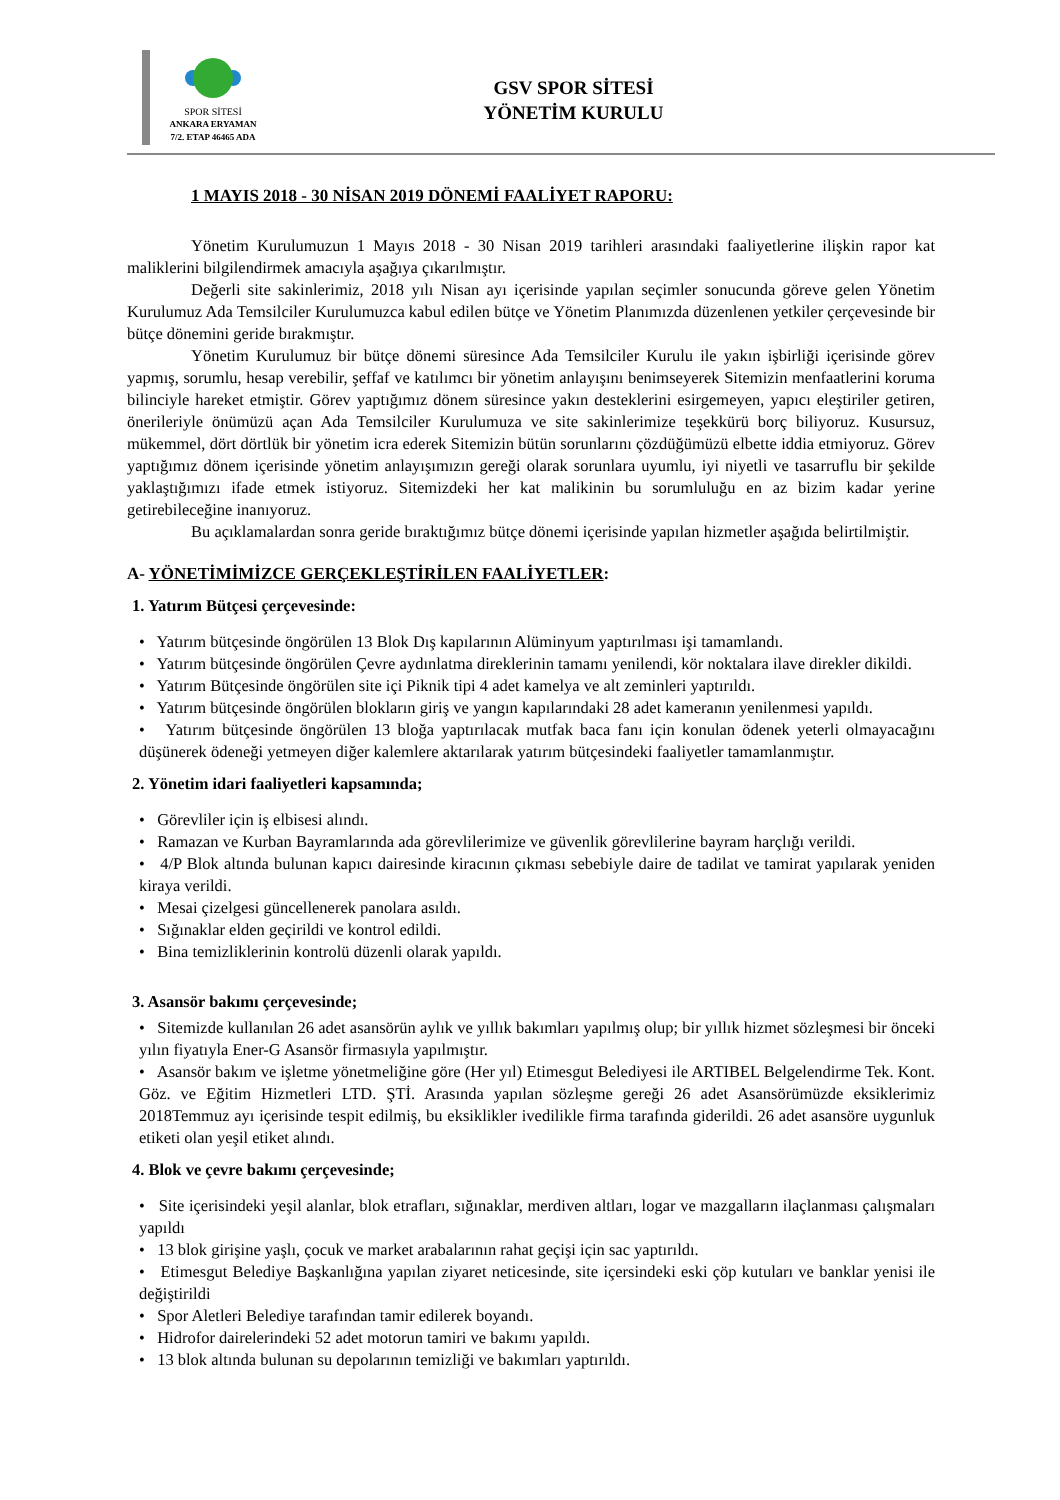SPOR SİTESİ
ANKARA ERYAMAN
7/2. ETAP 46465 ADA
GSV SPOR SİTESİ
YÖNETİM KURULU
1 MAYIS 2018 - 30 NİSAN 2019 DÖNEMİ FAALİYET RAPORU:
Yönetim Kurulumuzun 1 Mayıs 2018 - 30 Nisan 2019 tarihleri arasındaki faaliyetlerine ilişkin rapor kat maliklerini bilgilendirmek amacıyla aşağıya çıkarılmıştır.
Değerli site sakinlerimiz, 2018 yılı Nisan ayı içerisinde yapılan seçimler sonucunda göreve gelen Yönetim Kurulumuz Ada Temsilciler Kurulumuzca kabul edilen bütçe ve Yönetim Planımızda düzenlenen yetkiler çerçevesinde bir bütçe dönemini geride bırakmıştır.
Yönetim Kurulumuz bir bütçe dönemi süresince Ada Temsilciler Kurulu ile yakın işbirliği içerisinde görev yapmış, sorumlu, hesap verebilir, şeffaf ve katılımcı bir yönetim anlayışını benimseyerek Sitemizin menfaatlerini koruma bilinciyle hareket etmiştir. Görev yaptığımız dönem süresince yakın desteklerini esirgemeyen, yapıcı eleştiriler getiren, önerileriyle önümüzü açan Ada Temsilciler Kurulumuza ve site sakinlerimize teşekkürü borç biliyoruz. Kusursuz, mükemmel, dört dörtlük bir yönetim icra ederek Sitemizin bütün sorunlarını çözdüğümüzü elbette iddia etmiyoruz. Görev yaptığımız dönem içerisinde yönetim anlayışımızın gereği olarak sorunlara uyumlu, iyi niyetli ve tasarruflu bir şekilde yaklaştığımızı ifade etmek istiyoruz. Sitemizdeki her kat malikinin bu sorumluluğu en az bizim kadar yerine getirebileceğine inanıyoruz.
Bu açıklamalardan sonra geride bıraktığımız bütçe dönemi içerisinde yapılan hizmetler aşağıda belirtilmiştir.
A- YÖNETİMİMİZCE GERÇEKLEŞTİRİLEN FAALİYETLER:
1. Yatırım Bütçesi çerçevesinde:
• Yatırım bütçesinde öngörülen 13 Blok Dış kapılarının Alüminyum yaptırılması işi tamamlandı.
• Yatırım bütçesinde öngörülen Çevre aydınlatma direklerinin tamamı yenilendi, kör noktalara ilave direkler dikildi.
• Yatırım Bütçesinde öngörülen site içi Piknik tipi 4 adet kamelya ve alt zeminleri yaptırıldı.
• Yatırım bütçesinde öngörülen blokların giriş ve yangın kapılarındaki 28 adet kameranın yenilenmesi yapıldı.
• Yatırım bütçesinde öngörülen 13 bloğa yaptırılacak mutfak baca fanı için konulan ödenek yeterli olmayacağını düşünerek ödeneği yetmeyen diğer kalemlere aktarılarak yatırım bütçesindeki faaliyetler tamamlanmıştır.
2. Yönetim idari faaliyetleri kapsamında;
• Görevliler için iş elbisesi alındı.
• Ramazan ve Kurban Bayramlarında ada görevlilerimize ve güvenlik görevlilerine bayram harçlığı verildi.
• 4/P Blok altında bulunan kapıcı dairesinde kiracının çıkması sebebiyle daire de tadilat ve tamirat yapılarak yeniden kiraya verildi.
• Mesai çizelgesi güncellenerek panolara asıldı.
• Sığınaklar elden geçirildi ve kontrol edildi.
• Bina temizliklerinin kontrolü düzenli olarak yapıldı.
3. Asansör bakımı çerçevesinde;
• Sitemizde kullanılan 26 adet asansörün aylık ve yıllık bakımları yapılmış olup; bir yıllık hizmet sözleşmesi bir önceki yılın fiyatıyla Ener-G Asansör firmasıyla yapılmıştır.
• Asansör bakım ve işletme yönetmeliğine göre (Her yıl) Etimesgut Belediyesi ile ARTIBEL Belgelendirme Tek. Kont. Göz. ve Eğitim Hizmetleri LTD. ŞTİ. Arasında yapılan sözleşme gereği 26 adet Asansörümüzde eksiklerimiz 2018Temmuz ayı içerisinde tespit edilmiş, bu eksiklikler ivedilikle firma tarafında giderildi. 26 adet asansöre uygunluk etiketi olan yeşil etiket alındı.
4. Blok ve çevre bakımı çerçevesinde;
• Site içerisindeki yeşil alanlar, blok etrafları, sığınaklar, merdiven altları, logar ve mazgalların ilaçlanması çalışmaları yapıldı
• 13 blok girişine yaşlı, çocuk ve market arabalarının rahat geçişi için sac yaptırıldı.
• Etimesgut Belediye Başkanlığına yapılan ziyaret neticesinde, site içersindeki eski çöp kutuları ve banklar yenisi ile değiştirildi
• Spor Aletleri Belediye tarafından tamir edilerek boyandı.
• Hidrofor dairelerindeki 52 adet motorun tamiri ve bakımı yapıldı.
• 13 blok altında bulunan su depolarının temizliği ve bakımları yaptırıldı.